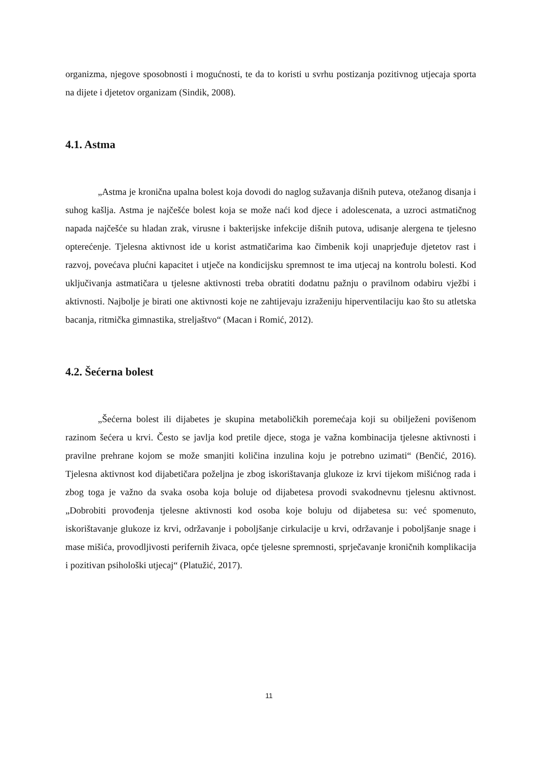organizma, njegove sposobnosti i mogućnosti, te da to koristi u svrhu postizanja pozitivnog utjecaja sporta na dijete i djetetov organizam (Sindik, 2008).
4.1. Astma
„Astma je kronična upalna bolest koja dovodi do naglog sužavanja dišnih puteva, otežanog disanja i suhog kašlja. Astma je najčešće bolest koja se može naći kod djece i adolescenata, a uzroci astmatičnog napada najčešće su hladan zrak, virusne i bakterijske infekcije dišnih putova, udisanje alergena te tjelesno opterećenje. Tjelesna aktivnost ide u korist astmatičarima kao čimbenik koji unaprjeđuje djetetov rast i razvoj, povećava plućni kapacitet i utječe na kondicijsku spremnost te ima utjecaj na kontrolu bolesti. Kod uključivanja astmatičara u tjelesne aktivnosti treba obratiti dodatnu pažnju o pravilnom odabiru vježbi i aktivnosti. Najbolje je birati one aktivnosti koje ne zahtijevaju izraženiju hiperventilaciju kao što su atletska bacanja, ritmička gimnastika, streljaštvo“ (Macan i Romić, 2012).
4.2. Šećerna bolest
„Šećerna bolest ili dijabetes je skupina metaboličkih poremećaja koji su obilježeni povišenom razinom šećera u krvi. Često se javlja kod pretile djece, stoga je važna kombinacija tjelesne aktivnosti i pravilne prehrane kojom se može smanjiti količina inzulina koju je potrebno uzimati“ (Benčić, 2016). Tjelesna aktivnost kod dijabetičara poželjna je zbog iskorištavanja glukoze iz krvi tijekom mišićnog rada i zbog toga je važno da svaka osoba koja boluje od dijabetesa provodi svakodnevnu tjelesnu aktivnost. „Dobrobiti provođenja tjelesne aktivnosti kod osoba koje boluju od dijabetesa su: već spomenuto, iskorištavanje glukoze iz krvi, održavanje i poboljšanje cirkulacije u krvi, održavanje i poboljšanje snage i mase mišića, provodljivosti perifernih živaca, opće tjelesne spremnosti, sprječavanje kroničnih komplikacija i pozitivan psihološki utjecaj“ (Platužić, 2017).
11